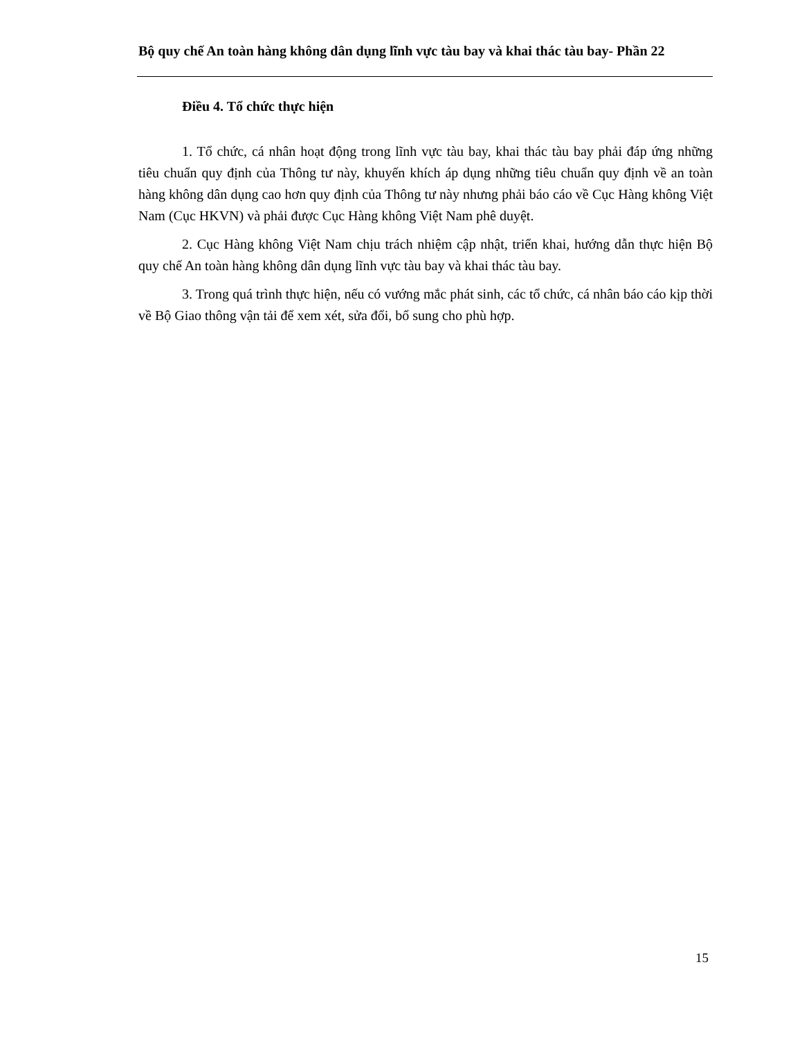Bộ quy chế An toàn hàng không dân dụng lĩnh vực tàu bay và khai thác tàu bay- Phần 22
Điều 4. Tổ chức thực hiện
1. Tổ chức, cá nhân hoạt động trong lĩnh vực tàu bay, khai thác tàu bay phải đáp ứng những tiêu chuẩn quy định của Thông tư này, khuyến khích áp dụng những tiêu chuẩn quy định về an toàn hàng không dân dụng cao hơn quy định của Thông tư này nhưng phải báo cáo về Cục Hàng không Việt Nam (Cục HKVN) và phải được Cục Hàng không Việt Nam phê duyệt.
2. Cục Hàng không Việt Nam chịu trách nhiệm cập nhật, triển khai, hướng dẫn thực hiện Bộ quy chế An toàn hàng không dân dụng lĩnh vực tàu bay và khai thác tàu bay.
3. Trong quá trình thực hiện, nếu có vướng mắc phát sinh, các tổ chức, cá nhân báo cáo kịp thời về Bộ Giao thông vận tải để xem xét, sửa đổi, bổ sung cho phù hợp.
15